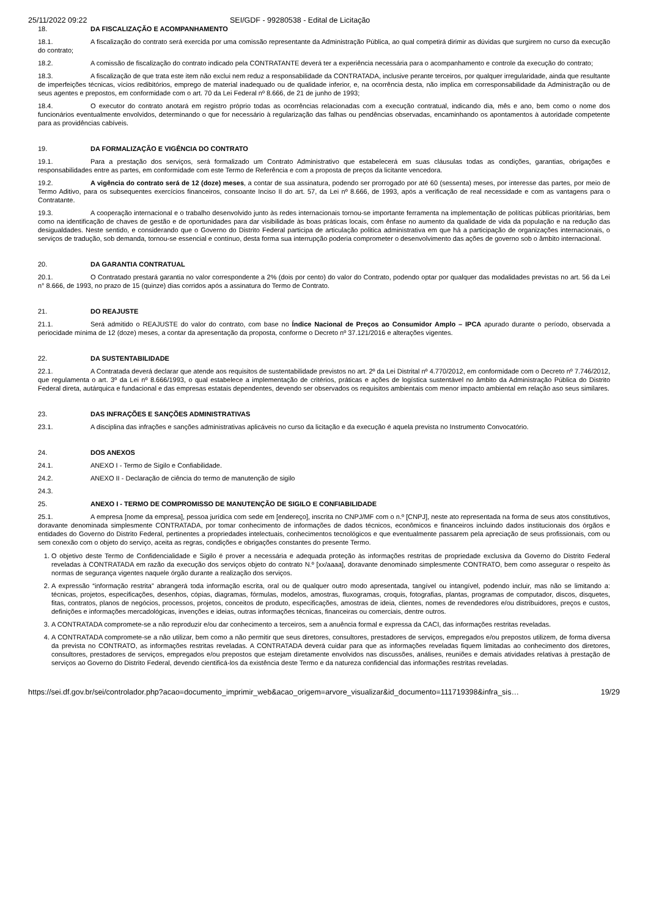25/11/2022 09:22 SEI/GDF - 99280538 - Edital de Licitação
18. DA FISCALIZAÇÃO E ACOMPANHAMENTO
18.1. A fiscalização do contrato será exercida por uma comissão representante da Administração Pública, ao qual competirá dirimir as dúvidas que surgirem no curso da execução do contrato;
18.2. A comissão de fiscalização do contrato indicado pela CONTRATANTE deverá ter a experiência necessária para o acompanhamento e controle da execução do contrato;
18.3. A fiscalização de que trata este item não exclui nem reduz a responsabilidade da CONTRATADA, inclusive perante terceiros, por qualquer irregularidade, ainda que resultante de imperfeições técnicas, vícios redibitórios, emprego de material inadequado ou de qualidade inferior, e, na ocorrência desta, não implica em corresponsabilidade da Administração ou de seus agentes e prepostos, em conformidade com o art. 70 da Lei Federal nº 8.666, de 21 de junho de 1993;
18.4. O executor do contrato anotará em registro próprio todas as ocorrências relacionadas com a execução contratual, indicando dia, mês e ano, bem como o nome dos funcionários eventualmente envolvidos, determinando o que for necessário à regularização das falhas ou pendências observadas, encaminhando os apontamentos à autoridade competente para as providências cabíveis.
19. DA FORMALIZAÇÃO E VIGÊNCIA DO CONTRATO
19.1. Para a prestação dos serviços, será formalizado um Contrato Administrativo que estabelecerá em suas cláusulas todas as condições, garantias, obrigações e responsabilidades entre as partes, em conformidade com este Termo de Referência e com a proposta de preços da licitante vencedora.
19.2. A vigência do contrato será de 12 (doze) meses, a contar de sua assinatura, podendo ser prorrogado por até 60 (sessenta) meses, por interesse das partes, por meio de Termo Aditivo, para os subsequentes exercícios financeiros, consoante Inciso II do art. 57, da Lei nº 8.666, de 1993, após a verificação de real necessidade e com as vantagens para o Contratante.
19.3. A cooperação internacional e o trabalho desenvolvido junto às redes internacionais tornou-se importante ferramenta na implementação de políticas públicas prioritárias, bem como na identificação de chaves de gestão e de oportunidades para dar visibilidade às boas práticas locais, com ênfase no aumento da qualidade de vida da população e na redução das desigualdades. Neste sentido, e considerando que o Governo do Distrito Federal participa de articulação politica administrativa em que há a participação de organizações internacionais, o serviços de tradução, sob demanda, tornou-se essencial e contínuo, desta forma sua interrupção poderia comprometer o desenvolvimento das ações de governo sob o âmbito internacional.
20. DA GARANTIA CONTRATUAL
20.1. O Contratado prestará garantia no valor correspondente a 2% (dois por cento) do valor do Contrato, podendo optar por qualquer das modalidades previstas no art. 56 da Lei n° 8.666, de 1993, no prazo de 15 (quinze) dias corridos após a assinatura do Termo de Contrato.
21. DO REAJUSTE
21.1. Será admitido o REAJUSTE do valor do contrato, com base no Índice Nacional de Preços ao Consumidor Amplo – IPCA apurado durante o período, observada a periocidade mínima de 12 (doze) meses, a contar da apresentação da proposta, conforme o Decreto nº 37.121/2016 e alterações vigentes.
22. DA SUSTENTABILIDADE
22.1. A Contratada deverá declarar que atende aos requisitos de sustentabilidade previstos no art. 2º da Lei Distrital nº 4.770/2012, em conformidade com o Decreto nº 7.746/2012, que regulamenta o art. 3º da Lei nº 8.666/1993, o qual estabelece a implementação de critérios, práticas e ações de logística sustentável no âmbito da Administração Pública do Distrito Federal direta, autárquica e fundacional e das empresas estatais dependentes, devendo ser observados os requisitos ambientais com menor impacto ambiental em relação aso seus similares.
23. DAS INFRAÇÕES E SANÇÕES ADMINISTRATIVAS
23.1. A disciplina das infrações e sanções administrativas aplicáveis no curso da licitação e da execução é aquela prevista no Instrumento Convocatório.
24. DOS ANEXOS
24.1. ANEXO I - Termo de Sigilo e Confiabilidade.
24.2. ANEXO II - Declaração de ciência do termo de manutenção de sigilo
24.3.
25. ANEXO I - TERMO DE COMPROMISSO DE MANUTENÇÃO DE SIGILO E CONFIABILIDADE
25.1. A empresa [nome da empresa], pessoa jurídica com sede em [endereço], inscrita no CNPJ/MF com o n.º [CNPJ], neste ato representada na forma de seus atos constitutivos, doravante denominada simplesmente CONTRATADA, por tomar conhecimento de informações de dados técnicos, econômicos e financeiros incluindo dados institucionais dos órgãos e entidades do Governo do Distrito Federal, pertinentes a propriedades intelectuais, conhecimentos tecnológicos e que eventualmente passarem pela apreciação de seus profissionais, com ou sem conexão com o objeto do serviço, aceita as regras, condições e obrigações constantes do presente Termo.
1. O objetivo deste Termo de Confidencialidade e Sigilo é prover a necessária e adequada proteção às informações restritas de propriedade exclusiva da Governo do Distrito Federal reveladas à CONTRATADA em razão da execução dos serviços objeto do contrato N.º [xx/aaaa], doravante denominado simplesmente CONTRATO, bem como assegurar o respeito às normas de segurança vigentes naquele órgão durante a realização dos serviços.
2. A expressão “informação restrita” abrangerá toda informação escrita, oral ou de qualquer outro modo apresentada, tangível ou intangível, podendo incluir, mas não se limitando a: técnicas, projetos, especificações, desenhos, cópias, diagramas, fórmulas, modelos, amostras, fluxogramas, croquis, fotografias, plantas, programas de computador, discos, disquetes, fitas, contratos, planos de negócios, processos, projetos, conceitos de produto, especificações, amostras de ideia, clientes, nomes de revendedores e/ou distribuidores, preços e custos, definições e informações mercadológicas, invenções e ideias, outras informações técnicas, financeiras ou comerciais, dentre outros.
3. A CONTRATADA compromete-se a não reproduzir e/ou dar conhecimento a terceiros, sem a anuência formal e expressa da CACI, das informações restritas reveladas.
4. A CONTRATADA compromete-se a não utilizar, bem como a não permitir que seus diretores, consultores, prestadores de serviços, empregados e/ou prepostos utilizem, de forma diversa da prevista no CONTRATO, as informações restritas reveladas. A CONTRATADA deverá cuidar para que as informações reveladas fiquem limitadas ao conhecimento dos diretores, consultores, prestadores de serviços, empregados e/ou prepostos que estejam diretamente envolvidos nas discussões, análises, reuniões e demais atividades relativas à prestação de serviços ao Governo do Distrito Federal, devendo cientificá-los da existência deste Termo e da natureza confidencial das informações restritas reveladas.
https://sei.df.gov.br/sei/controlador.php?acao=documento_imprimir_web&acao_origem=arvore_visualizar&id_documento=111719398&infra_sis… 19/29